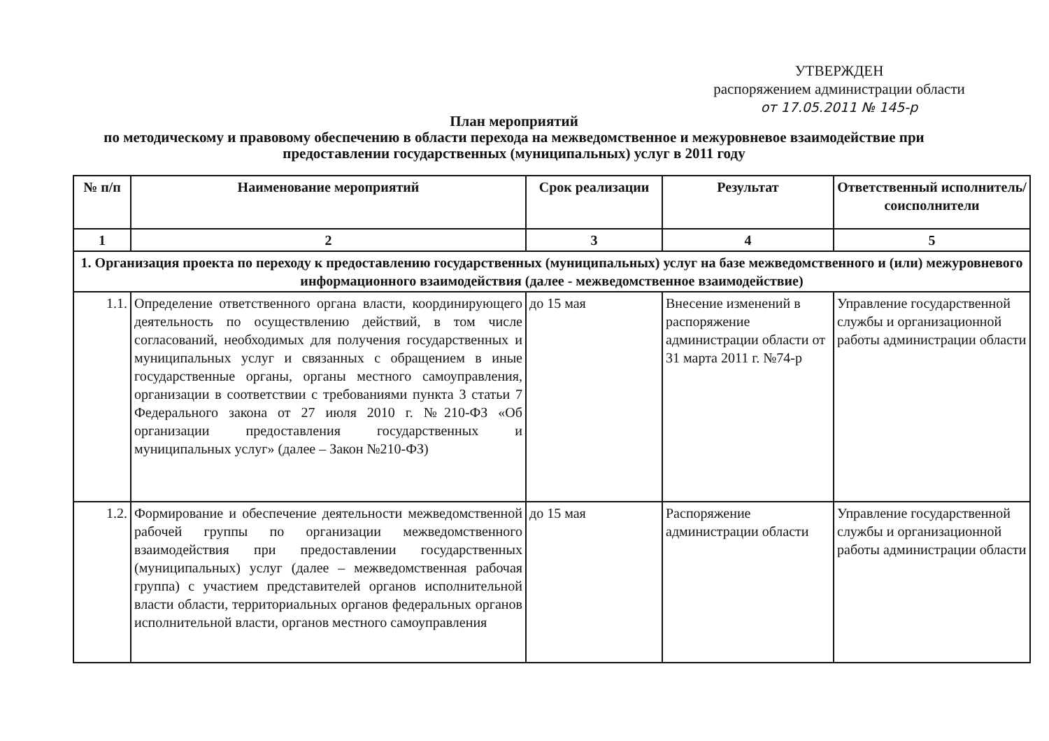УТВЕРЖДЕН
распоряжением администрации области
от 17.05.2011 № 145-р
План мероприятий
по методическому и правовому обеспечению в области перехода на межведомственное и межуровневое взаимодействие при предоставлении государственных (муниципальных) услуг в 2011 году
| № п/п | Наименование мероприятий | Срок реализации | Результат | Ответственный исполнитель/ соисполнители |
| --- | --- | --- | --- | --- |
| 1 | 2 | 3 | 4 | 5 |
| 1. Организация проекта по переходу к предоставлению государственных (муниципальных) услуг на базе межведомственного и (или) межуровневого информационного взаимодействия (далее - межведомственное взаимодействие) | | | | |
| 1.1. | Определение ответственного органа власти, координирующего деятельность по осуществлению действий, в том числе согласований, необходимых для получения государственных и муниципальных услуг и связанных с обращением в иные государственные органы, органы местного самоуправления, организации в соответствии с требованиями пункта 3 статьи 7 Федерального закона от 27 июля 2010 г. №210-ФЗ «Об организации предоставления государственных и муниципальных услуг» (далее – Закон №210-ФЗ) | до 15 мая | Внесение изменений в распоряжение администрации области от 31 марта 2011 г. №74-р | Управление государственной службы и организационной работы администрации области |
| 1.2. | Формирование и обеспечение деятельности межведомственной рабочей группы по организации межведомственного взаимодействия при предоставлении государственных (муниципальных) услуг (далее – межведомственная рабочая группа) с участием представителей органов исполнительной власти области, территориальных органов федеральных органов исполнительной власти, органов местного самоуправления | до 15 мая | Распоряжение администрации области | Управление государственной службы и организационной работы администрации области |